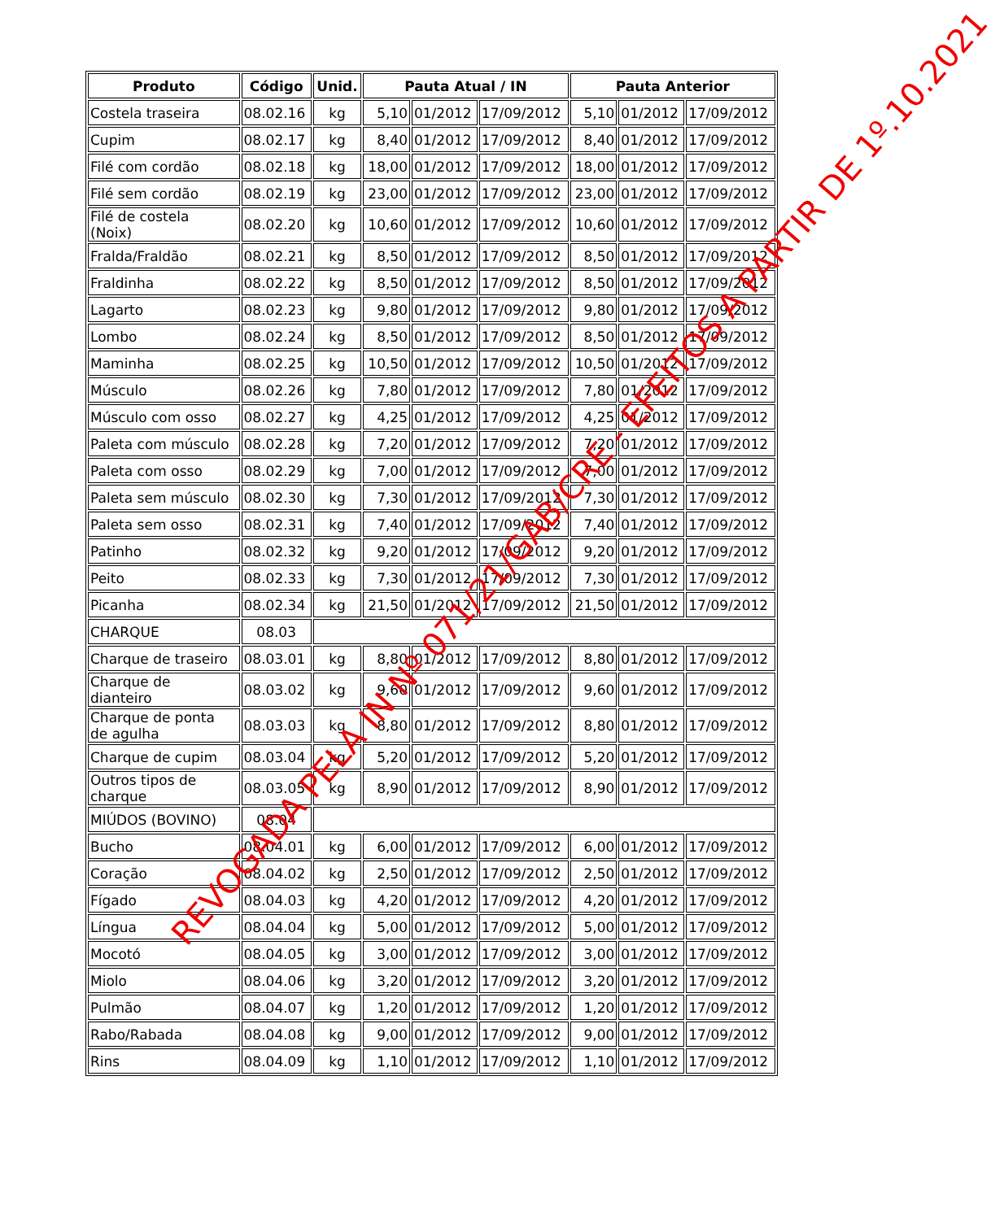| Produto | Código | Unid. | Pauta Atual / IN | | | Pauta Anterior | | |
| --- | --- | --- | --- | --- | --- | --- | --- | --- |
| Costela traseira | 08.02.16 | kg | 5,10 | 01/2012 | 17/09/2012 | 5,10 | 01/2012 | 17/09/2012 |
| Cupim | 08.02.17 | kg | 8,40 | 01/2012 | 17/09/2012 | 8,40 | 01/2012 | 17/09/2012 |
| Filé com cordão | 08.02.18 | kg | 18,00 | 01/2012 | 17/09/2012 | 18,00 | 01/2012 | 17/09/2012 |
| Filé sem cordão | 08.02.19 | kg | 23,00 | 01/2012 | 17/09/2012 | 23,00 | 01/2012 | 17/09/2012 |
| Filé de costela (Noix) | 08.02.20 | kg | 10,60 | 01/2012 | 17/09/2012 | 10,60 | 01/2012 | 17/09/2012 |
| Fralda/Fraldão | 08.02.21 | kg | 8,50 | 01/2012 | 17/09/2012 | 8,50 | 01/2012 | 17/09/2012 |
| Fraldinha | 08.02.22 | kg | 8,50 | 01/2012 | 17/09/2012 | 8,50 | 01/2012 | 17/09/2012 |
| Lagarto | 08.02.23 | kg | 9,80 | 01/2012 | 17/09/2012 | 9,80 | 01/2012 | 17/09/2012 |
| Lombo | 08.02.24 | kg | 8,50 | 01/2012 | 17/09/2012 | 8,50 | 01/2012 | 17/09/2012 |
| Maminha | 08.02.25 | kg | 10,50 | 01/2012 | 17/09/2012 | 10,50 | 01/2012 | 17/09/2012 |
| Músculo | 08.02.26 | kg | 7,80 | 01/2012 | 17/09/2012 | 7,80 | 01/2012 | 17/09/2012 |
| Músculo com osso | 08.02.27 | kg | 4,25 | 01/2012 | 17/09/2012 | 4,25 | 01/2012 | 17/09/2012 |
| Paleta com músculo | 08.02.28 | kg | 7,20 | 01/2012 | 17/09/2012 | 7,20 | 01/2012 | 17/09/2012 |
| Paleta com osso | 08.02.29 | kg | 7,00 | 01/2012 | 17/09/2012 | 7,00 | 01/2012 | 17/09/2012 |
| Paleta sem músculo | 08.02.30 | kg | 7,30 | 01/2012 | 17/09/2012 | 7,30 | 01/2012 | 17/09/2012 |
| Paleta sem osso | 08.02.31 | kg | 7,40 | 01/2012 | 17/09/2012 | 7,40 | 01/2012 | 17/09/2012 |
| Patinho | 08.02.32 | kg | 9,20 | 01/2012 | 17/09/2012 | 9,20 | 01/2012 | 17/09/2012 |
| Peito | 08.02.33 | kg | 7,30 | 01/2012 | 17/09/2012 | 7,30 | 01/2012 | 17/09/2012 |
| Picanha | 08.02.34 | kg | 21,50 | 01/2012 | 17/09/2012 | 21,50 | 01/2012 | 17/09/2012 |
| CHARQUE | 08.03 | | | | | | | |
| Charque de traseiro | 08.03.01 | kg | 8,80 | 01/2012 | 17/09/2012 | 8,80 | 01/2012 | 17/09/2012 |
| Charque de dianteiro | 08.03.02 | kg | 9,60 | 01/2012 | 17/09/2012 | 9,60 | 01/2012 | 17/09/2012 |
| Charque de ponta de agulha | 08.03.03 | kg | 8,80 | 01/2012 | 17/09/2012 | 8,80 | 01/2012 | 17/09/2012 |
| Charque de cupim | 08.03.04 | kg | 5,20 | 01/2012 | 17/09/2012 | 5,20 | 01/2012 | 17/09/2012 |
| Outros tipos de charque | 08.03.05 | kg | 8,90 | 01/2012 | 17/09/2012 | 8,90 | 01/2012 | 17/09/2012 |
| MIÚDOS (BOVINO) | 08.04 | | | | | | | |
| Bucho | 08.04.01 | kg | 6,00 | 01/2012 | 17/09/2012 | 6,00 | 01/2012 | 17/09/2012 |
| Coração | 08.04.02 | kg | 2,50 | 01/2012 | 17/09/2012 | 2,50 | 01/2012 | 17/09/2012 |
| Fígado | 08.04.03 | kg | 4,20 | 01/2012 | 17/09/2012 | 4,20 | 01/2012 | 17/09/2012 |
| Língua | 08.04.04 | kg | 5,00 | 01/2012 | 17/09/2012 | 5,00 | 01/2012 | 17/09/2012 |
| Mocotó | 08.04.05 | kg | 3,00 | 01/2012 | 17/09/2012 | 3,00 | 01/2012 | 17/09/2012 |
| Miolo | 08.04.06 | kg | 3,20 | 01/2012 | 17/09/2012 | 3,20 | 01/2012 | 17/09/2012 |
| Pulmão | 08.04.07 | kg | 1,20 | 01/2012 | 17/09/2012 | 1,20 | 01/2012 | 17/09/2012 |
| Rabo/Rabada | 08.04.08 | kg | 9,00 | 01/2012 | 17/09/2012 | 9,00 | 01/2012 | 17/09/2012 |
| Rins | 08.04.09 | kg | 1,10 | 01/2012 | 17/09/2012 | 1,10 | 01/2012 | 17/09/2012 |
REVOGADA PELA IN Nº 071/21/GAB/CRE - EFEITOS A PARTIR DE 1º.10.2021